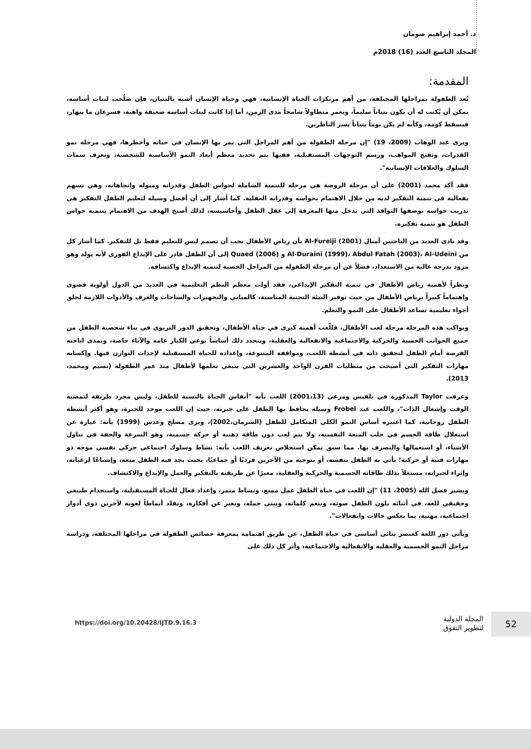د. أحمد إبراهيم صومان
المجلد التاسع العدد (16) 2018م
المقدمة:
تُعد الطفولة بمراحلها المختلفة، من أهم مرتكزات الحياة الإنسانية، فهي وحياة الإنسان أشبه بالبنيان، فإن صَلُحت لبنات أساسه، يمكن أن يُكتب له أن يكون بنياناً سليماً، ويعمر متطاولاً شامخاً مدى الزمن، أما إذا كانت لبنات أساسه ضعيفة واهية، فسرعان ما ينهار، فيسقط كومة، وكأنه لم يكن يوماً بنياناً يسر الناظرين.
ويرى عبد الوهاب (2009، 19) "إن مرحلة الطفولة من أهم المراحل التي يمر بها الإنسان في حياته وأخطرها، فهي مرحلة نمو القدرات، وتفتح المواهب، ورسم التوجهات المستقبلية، ففيها يتم تحديد معظم أبعاد النمو الأساسية للشخصية، وتعرف سمات السلوك والعلاقات الإنسانية".
فقد أكد محمد (2001) على أن مرحلة الروضة هي مرحلة للتنمية الشاملة لحواس الطفل وقدراته وميوله واتجاهاته، وهي تسهم بفعالية في تنمية التفكير لديه من خلال الاهتمام بحواسه وقدراته العقلية. كما أشار إلى أن أفضل وسيلة لتعليم الطفل التفكير هي تدريب حواسه بوصفها النوافذ التي تدخل منها المعرفة إلى عقل الطفل وأحاسيسه، لذلك أصبح الهدف من الاهتمام بتنمية حواس الطفل هو تنمية تفكيره.
وقد نادى العديد من الباحثين أمثال Al-Fureiji (2001) بأن رياض الأطفال يجب أن تصمم ليس للتعليم فقط بل للتفكير. كما أشار كل من Al-Duraini (1999)، Abdul Fatah (2003)، Al-Udeini و Quaed (2006) إلى أن الطفل قادر على الإبداع الفوري لأنه يولد وهو مزود بدرجة عالية من الاستعداد، فضلاً عن أن مرحلة الطفولة من المراحل الخصبة لتنمية الإبداع واكتشافه.
ونظراً لأهمية رياض الأطفال في تنمية التفكير الإبداعي، فقد أولت معظم النظم التعليمية في العديد من الدول أولوية قصوى واهتماماً كبيراً برياض الأطفال من حيث توفير البيئة التحتية المناسبة، كالمباني والتجهيزات والساحات والغرف والأدوات اللازمة لخلق أجواء تعليمية تساعد الأطفال على النمو والتعلم.
ويواكب هذه المرحلة مرحلة لعب الأطفال، فللّعب أهمية كبرى في حياة الأطفال، وتحقيق الدور التربوي في بناء شخصية الطفل من جميع الجوانب الحسية والحركية والاجتماعية والانفعالية والعقلية، ويتحدد ذلك أساساً بوعي الكبار عامة والآباء خاصة، وبمدى اتاحته الفرصة أمام الطفل لتحقيق ذاته في أنشطة اللعب، ومواقفه المتنوعة، وإعداده للحياة المستقبلية لإحداث التوازن فيها. وإكسابه مهارات التفكير التي أصبحت من متطلبات القرن الواحد والعشرين التي ينبغي تعلمها لأطفال منذ عمر الطفولة (نسيم ومحمد، 2013).
وعرفت Taylor المذكورة في بلقيس ومرعي (2001،13) اللعب بأنه "أنفاس الحياة بالنسبة للطفل، وليس مجرد طريقة لتمضية الوقت وإشغال الذات"، واللعب عند Frobel وسيلة يحافظ بها الطفل على خبرته، حيث إن اللعب موحد للخبرة، وهو أكثر أنشطة الطفل روحانية، كما اعتبره أساس النمو الكلي المتكامل للطفل (الشرمان،2002)، ويرى مصلح وعدس (1999) بأنه: عبارة عن استغلال طاقة الجسم في جلب المتعة النفسية، ولا يتم لعب دون طاقة ذهنية أو حركة جسمية، وهو السرعة والخفة في تناول الأشياء، أو استعمالها والتصرف بها. مما سبق يمكن استخلاص تعريف اللعب بأنه: نشاط وسلوك اجتماعي حركي نفسي موجه ذو مهارات فنية أو حركية؛ يأتي به الطفل بنفسه، أو بتوجيه من الآخرين فرديًا أو جماعيًا، بحيث يجد فيه الطفل متعة، وإشباعًا لرغباته، وإثراء لخبراته، مستغلاً بذلك طاقاته الجسمية والحركية والعقلية، معبرًا عن طريقته بالتفكير والعمل والإبداع والاكتشاف.
ويشير فضل الله (2005، 11) "إن اللعب في حياة الطفل عمل ممتع، ونشاط مثمر، وإعداد فعال للحياة المستقبلية، واستخدام طبيعي وحقيقي للغة، في أثنائه يلون الطفل صوته، وينغم كلماته، ويبنى جمله، ويعبر عن أفكاره، ويقلد أنماطاً لغوية لآخرين ذوي أدوار اجتماعية، مهنية، بما يعكس حالات وانفعالات".
ويأتي دور اللغة كعنصر بنائي أساسي في حياة الطفل، عن طريق اهتمامه بمعرفة خصائص الطفولة في مراحلها المختلفة، ودراسة مراحل النمو الجسمية والعقلية والانفعالية والاجتماعية، وأثر كل ذلك على
52
المجلة الدولية
لتطوير التفوق
https://doi.org/10.20428/IJTD.9.16.3